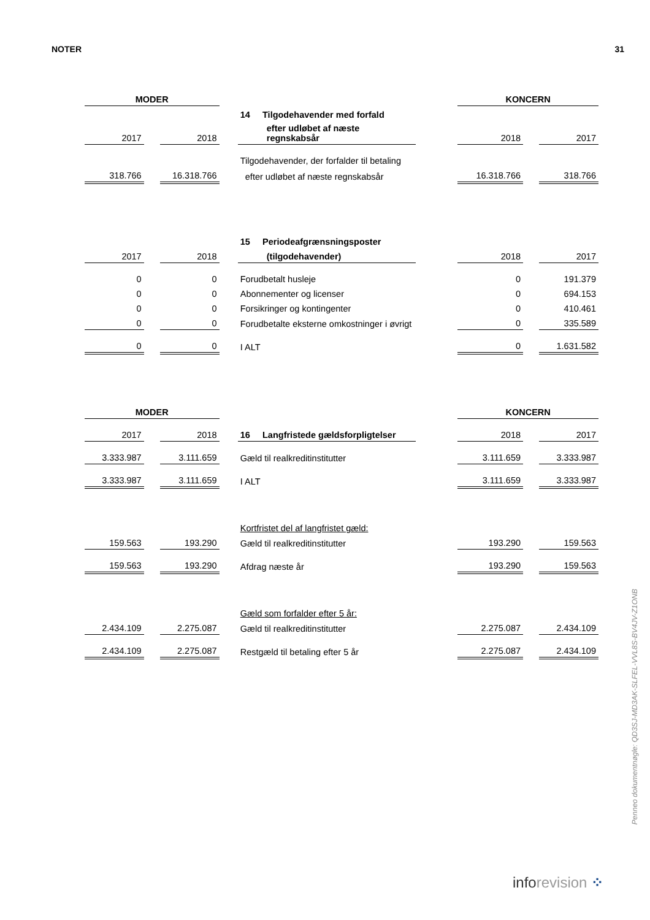NOTER 31
| MODER | | | | | | KONCERN | | |
| | | | | 14 Tilgodehavender med forfald | | | | |
| 2017 | | 2018 | | efter udløbet af næste regnskabsår | | 2018 | | 2017 |
| | | | | Tilgodehavender, der forfalder til betaling | | | | |
| 318.766 | | 16.318.766 | | efter udløbet af næste regnskabsår | | 16.318.766 | | 318.766 |
| | | | | 15 Periodeafgrænsningsposter | | | | |
| 2017 | | 2018 | | (tilgodehavender) | | 2018 | | 2017 |
| 0 | | 0 | | Forudbetalt husleje | | 0 | | 191.379 |
| 0 | | 0 | | Abonnementer og licenser | | 0 | | 694.153 |
| 0 | | 0 | | Forsikringer og kontingenter | | 0 | | 410.461 |
| 0 | | 0 | | Forudbetalte eksterne omkostninger i øvrigt | | 0 | | 335.589 |
| 0 | | 0 | | I ALT | | 0 | | 1.631.582 |
| MODER | | | | | | KONCERN | | |
| 2017 | | 2018 | | 16 Langfristede gældsforpligtelser | | 2018 | | 2017 |
| 3.333.987 | | 3.111.659 | | Gæld til realkreditinstitutter | | 3.111.659 | | 3.333.987 |
| 3.333.987 | | 3.111.659 | | I ALT | | 3.111.659 | | 3.333.987 |
| | | | | Kortfristet del af langfristet gæld: | | | | |
| 159.563 | | 193.290 | | Gæld til realkreditinstitutter | | 193.290 | | 159.563 |
| 159.563 | | 193.290 | | Afdrag næste år | | 193.290 | | 159.563 |
| | | | | Gæld som forfalder efter 5 år: | | | | |
| 2.434.109 | | 2.275.087 | | Gæld til realkreditinstitutter | | 2.275.087 | | 2.434.109 |
| 2.434.109 | | 2.275.087 | | Restgæld til betaling efter 5 år | | 2.275.087 | | 2.434.109 |
Penneo dokumentnøgle: QD3SJ-MD3AK-SLFEL-VVL8S-BV4JV-Z1ONB
inforevision ⁘